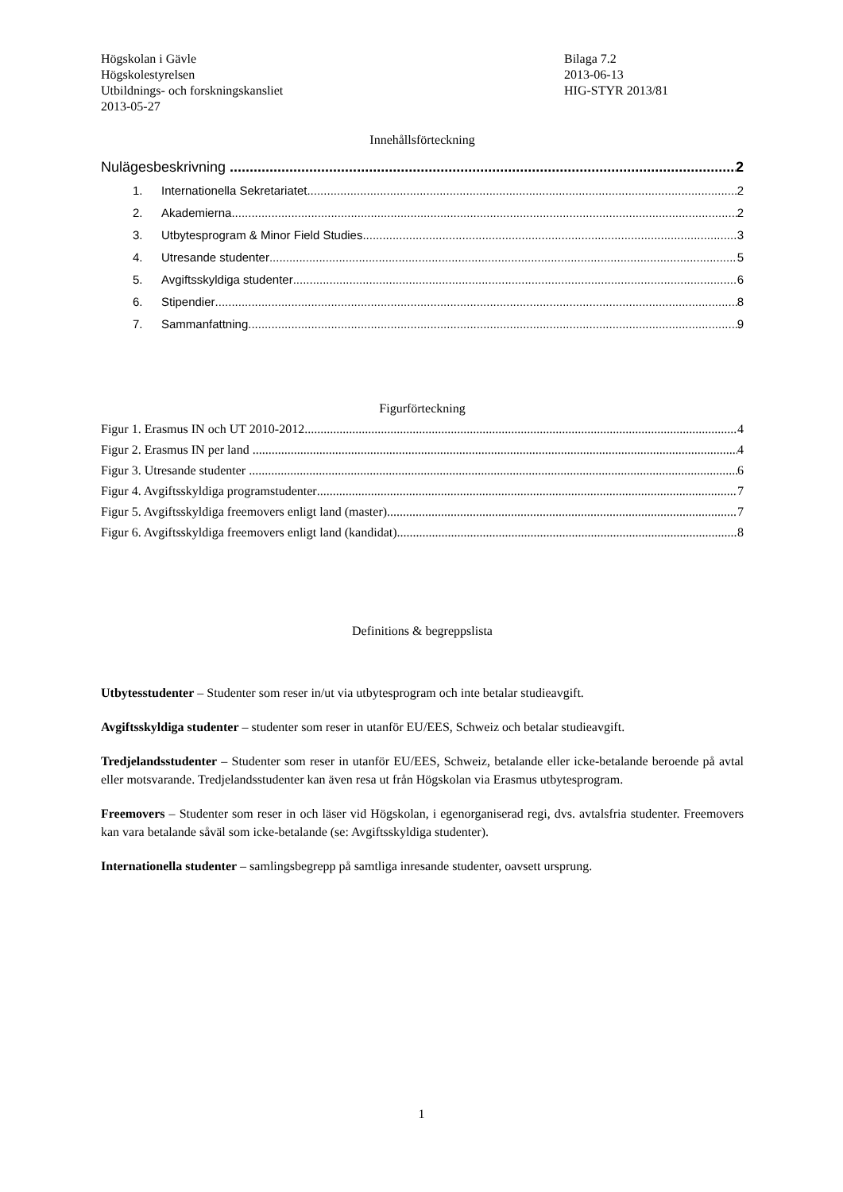Högskolan i Gävle
Högskolestyrelsen
Utbildnings- och forskningskansliet
2013-05-27
Bilaga 7.2
2013-06-13
HIG-STYR 2013/81
Innehållsförteckning
Nulägesbeskrivning 2
1. Internationella Sekretariatet 2
2. Akademierna 2
3. Utbytesprogram & Minor Field Studies 3
4. Utresande studenter 5
5. Avgiftsskyldiga studenter 6
6. Stipendier 8
7. Sammanfattning 9
Figurförteckning
Figur 1. Erasmus IN och UT 2010-2012 4
Figur 2. Erasmus IN per land 4
Figur 3. Utresande studenter 6
Figur 4. Avgiftsskyldiga programstudenter 7
Figur 5. Avgiftsskyldiga freemovers enligt land (master) 7
Figur 6. Avgiftsskyldiga freemovers enligt land (kandidat) 8
Definitions & begreppslista
Utbytesstudenter – Studenter som reser in/ut via utbytesprogram och inte betalar studieavgift.
Avgiftsskyldiga studenter – studenter som reser in utanför EU/EES, Schweiz och betalar studieavgift.
Tredjelandsstudenter – Studenter som reser in utanför EU/EES, Schweiz, betalande eller icke-betalande beroende på avtal eller motsvarande. Tredjelandsstudenter kan även resa ut från Högskolan via Erasmus utbytesprogram.
Freemovers – Studenter som reser in och läser vid Högskolan, i egenorganiserad regi, dvs. avtalsfria studenter. Freemovers kan vara betalande såväl som icke-betalande (se: Avgiftsskyldiga studenter).
Internationella studenter – samlingsbegrepp på samtliga inresande studenter, oavsett ursprung.
1